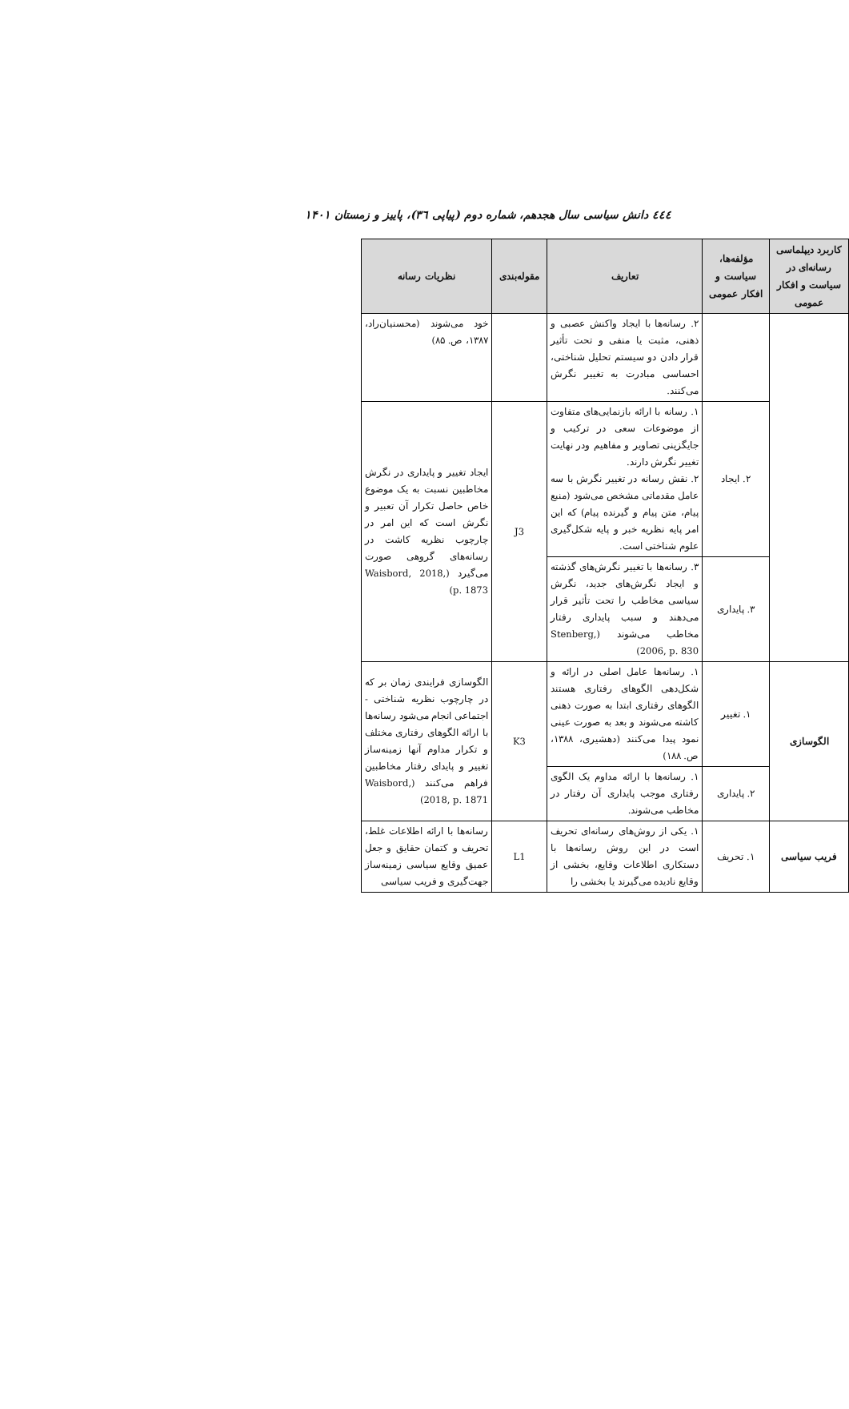٤٤٤ دانش سیاسی سال هجدهم، شماره دوم (پیاپی ۳٦)، پاییز و زمستان ۱۴۰۱
| کاربرد دیپلماسی رسانه‌ای در سیاست و افکار عمومی | مؤلفه‌ها، سیاست و افکار عمومی | تعاریف | مقوله‌بندی | نظریات رسانه |
| --- | --- | --- | --- | --- |
| | | ۲. رسانه‌ها با ایجاد واکنش عصبی و ذهنی، مثبت یا منفی و تحت تأثیر قرار دادن دو سیستم تحلیل شناختی، احساسی مبادرت به تغییر نگرش می‌کنند. | | خود می‌شوند (محسنیان‌راد، ۱۳۸۷، ص. ۸۵) |
| | ۲. ایجاد | ۱. رسانه با ارائه بازنمایی‌های متفاوت از موضوعات سعی در ترکیب و جایگزینی تصاویر و مفاهیم ودر نهایت تغییر نگرش دارند. ۲. نقش رسانه در تغییر نگرش با سه عامل مقدماتی مشخص می‌شود (منبع پیام، متن پیام و گیرنده پیام) که این امر پایه نظریه خبر و پایه شکل‌گیری علوم شناختی است. | J3 | ایجاد تغییر و پایداری در نگرش مخاطبین نسبت به یک موضوع خاص حاصل تکرار آن تعبیر و نگرش است که این امر در چارچوب نظریه کاشت در رسانه‌های گروهی صورت می‌گیرد (Waisbord, 2018, p. 1873) |
| | ۳. پایداری | ۳. رسانه‌ها با تغییر نگرش‌های گذشته و ایجاد نگرش‌های جدید، نگرش سیاسی مخاطب را تحت تأثیر قرار می‌دهند و سبب پایداری رفتار مخاطب می‌شوند (Stenberg, 2006, p. 830) | | |
| الگوسازی | ۱. تغییر | ۱. رسانه‌ها عامل اصلی در ارائه و شکل‌دهی الگوهای رفتاری هستند الگوهای رفتاری ابتدا به صورت ذهنی کاشته می‌شوند و بعد به صورت عینی نمود پیدا می‌کنند (دهشیری، ۱۳۸۸، ص. ۱۸۸) | K3 | الگوسازی فرایندی زمان بر که در چارچوب نظریه شناختی - اجتماعی انجام می‌شود رسانه‌ها با ارائه الگوهای رفتاری مختلف و تکرار مداوم آنها زمینه‌ساز تغییر و پایدای رفتار مخاطبین فراهم می‌کنند (Waisbord, 2018, p. 1871) |
| | ۲. پایداری | ۱. رسانه‌ها با ارائه مداوم یک الگوی رفتاری موجب پایداری آن رفتار در مخاطب می‌شوند. | | |
| فریب سیاسی | ۱. تحریف | ۱. یکی از روش‌های رسانه‌ای تحریف است در این روش رسانه‌ها با دستکاری اطلاعات وقایع، بخشی از وقایع نادیده می‌گیرند یا بخشی را | L1 | رسانه‌ها با ارائه اطلاعات غلط، تحریف و کتمان حقایق و جعل عمیق وقایع سیاسی زمینه‌ساز جهت‌گیری و فریب سیاسی |